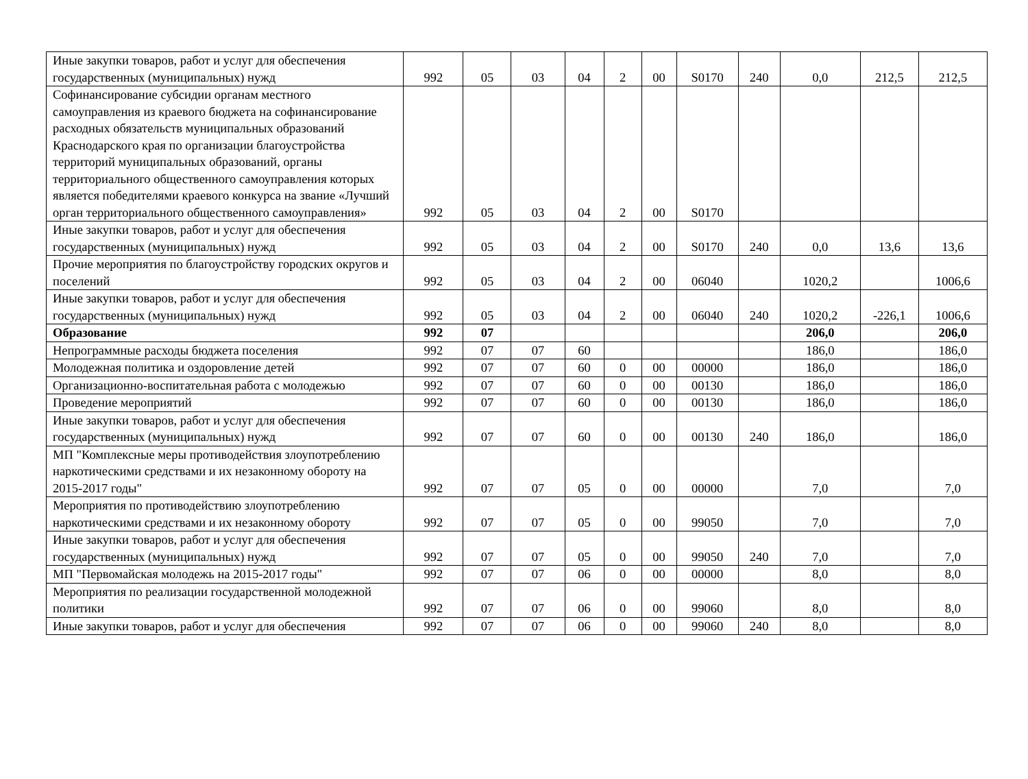| Иные закупки товаров, работ и услуг для обеспечения государственных (муниципальных) нужд | 992 | 05 | 03 | 04 | 2 | 00 | S0170 | 240 | 0,0 | 212,5 | 212,5 |
| Софинансирование субсидии органам местного самоуправления из краевого бюджета на софинансирование расходных обязательств муниципальных образований Краснодарского края по организации благоустройства территорий муниципальных образований, органы территориального общественного самоуправления которых является победителями краевого конкурса на звание «Лучший орган территориального общественного самоуправления» | 992 | 05 | 03 | 04 | 2 | 00 | S0170 | | | | |
| Иные закупки товаров, работ и услуг для обеспечения государственных (муниципальных) нужд | 992 | 05 | 03 | 04 | 2 | 00 | S0170 | 240 | 0,0 | 13,6 | 13,6 |
| Прочие мероприятия по благоустройству городских округов и поселений | 992 | 05 | 03 | 04 | 2 | 00 | 06040 | | 1020,2 | | 1006,6 |
| Иные закупки товаров, работ и услуг для обеспечения государственных (муниципальных) нужд | 992 | 05 | 03 | 04 | 2 | 00 | 06040 | 240 | 1020,2 | -226,1 | 1006,6 |
| Образование | 992 | 07 | | | | | | | 206,0 | | 206,0 |
| Непрограммные расходы бюджета поселения | 992 | 07 | 07 | 60 | | | | | 186,0 | | 186,0 |
| Молодежная политика и оздоровление детей | 992 | 07 | 07 | 60 | 0 | 00 | 00000 | | 186,0 | | 186,0 |
| Организационно-воспитательная работа с молодежью | 992 | 07 | 07 | 60 | 0 | 00 | 00130 | | 186,0 | | 186,0 |
| Проведение мероприятий | 992 | 07 | 07 | 60 | 0 | 00 | 00130 | | 186,0 | | 186,0 |
| Иные закупки товаров, работ и услуг для обеспечения государственных (муниципальных) нужд | 992 | 07 | 07 | 60 | 0 | 00 | 00130 | 240 | 186,0 | | 186,0 |
| МП "Комплексные меры противодействия злоупотреблению наркотическими средствами и их незаконному обороту на 2015-2017 годы" | 992 | 07 | 07 | 05 | 0 | 00 | 00000 | | 7,0 | | 7,0 |
| Мероприятия по противодействию злоупотреблению наркотическими средствами и их незаконному обороту | 992 | 07 | 07 | 05 | 0 | 00 | 99050 | | 7,0 | | 7,0 |
| Иные закупки товаров, работ и услуг для обеспечения государственных (муниципальных) нужд | 992 | 07 | 07 | 05 | 0 | 00 | 99050 | 240 | 7,0 | | 7,0 |
| МП "Первомайская молодежь на 2015-2017 годы" | 992 | 07 | 07 | 06 | 0 | 00 | 00000 | | 8,0 | | 8,0 |
| Мероприятия по реализации государственной молодежной политики | 992 | 07 | 07 | 06 | 0 | 00 | 99060 | | 8,0 | | 8,0 |
| Иные закупки товаров, работ и услуг для обеспечения | 992 | 07 | 07 | 06 | 0 | 00 | 99060 | 240 | 8,0 | | 8,0 |